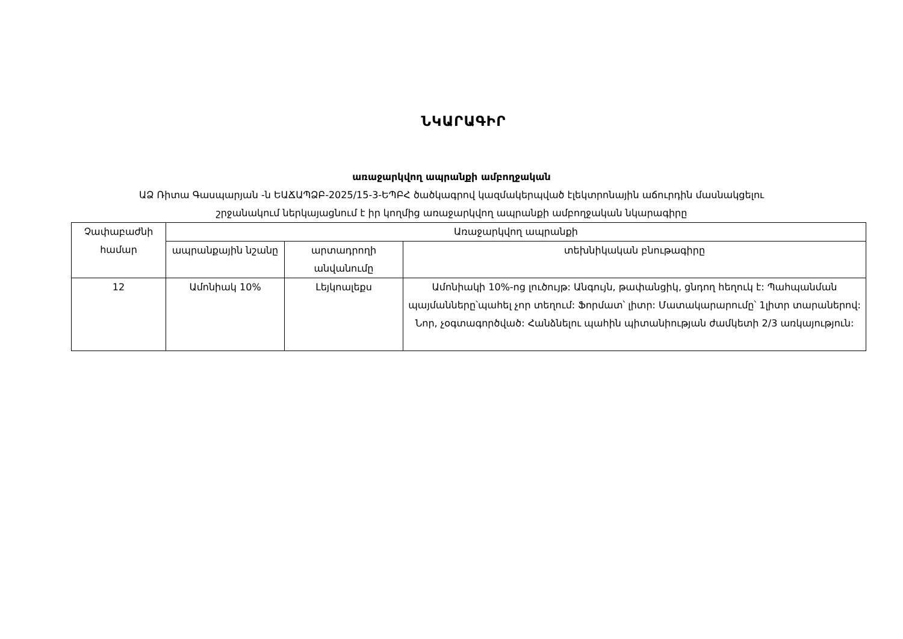ՆԿԱՐԱԳԻՐ
առաջարկվող ապրանքի ամբողջական
ԱՁ Ռիտա Գասպարյան -ն ԵԱՃԱՊՁԲ-2025/15-3-ԵՊԲՀ ծածկագրով կազմակերպված էլեկտրոնային աճուրդին մասնակցելու
շրջանակում ներկայացնում է իր կողմից առաջարկվող ապրանքի ամբողջական նկարագիրը
| Չափաբաժնի համար | Առաջարկվող ապրանքի | | |
| --- | --- | --- | --- |
| | ապրանքային նշանը | արտադրողի անվանումը | տեխնիկական բնութագիրը |
| 12 | Ամոնիակ 10% | Լեյկոալեքս | Ամոնիակի 10%-ոց լուծույթ: Անգույն, թափանցիկ, ցնդող հեղուկ է: Պահպանման պայմանները՝պահել չոր տեղում: Ֆորմատ՝ լիտր: Մատակարարումը՝ 1լիտր տարաներով: Նոր, չօգտագործված: Հանձնելու պահին պիտանիության ժամկետի 2/3 առկայություն: |